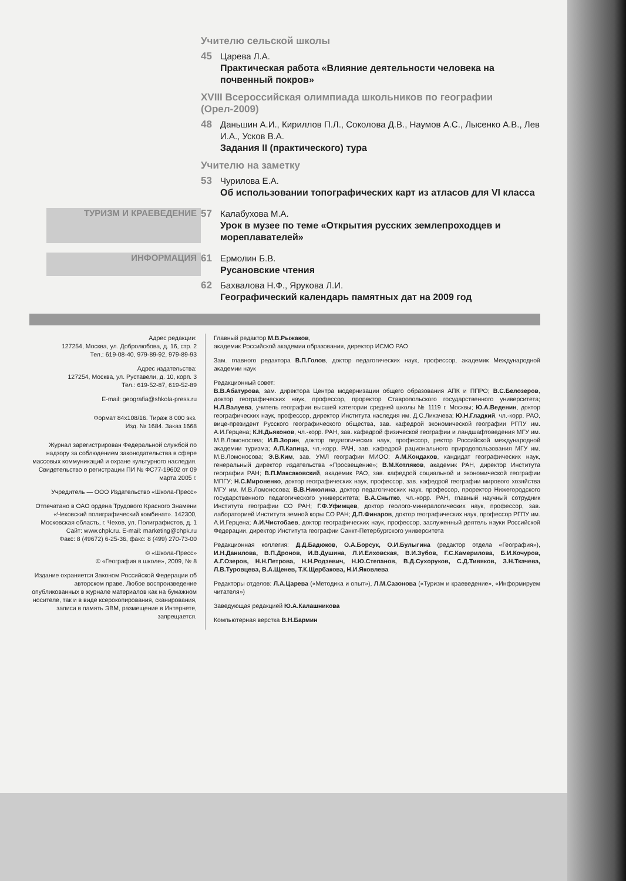Учителю сельской школы
45
Царева Л.А.
Практическая работа «Влияние деятельности человека на почвенный покров»
XVIII Всероссийская олимпиада школьников по географии (Орел-2009)
48
Даньшин А.И., Кириллов П.Л., Соколова Д.В., Наумов А.С., Лысенко А.В., Лев И.А., Усков В.А.
Задания II (практического) тура
Учителю на заметку
53
Чурилова Е.А.
Об использовании топографических карт из атласов для VI класса
ТУРИЗМ И КРАЕВЕДЕНИЕ 57
Калабухова М.А.
Урок в музее по теме «Открытия русских землепроходцев и мореплавателей»
ИНФОРМАЦИЯ 61
Ермолин Б.В.
Русановские чтения
62
Бахвалова Н.Ф., Ярукова Л.И.
Географический календарь памятных дат на 2009 год
Адрес редакции:
127254, Москва, ул. Добролюбова, д. 16, стр. 2
Тел.: 619-08-40, 979-89-92, 979-89-93
Адрес издательства:
127254, Москва, ул. Руставели, д. 10, корп. 3
Тел.: 619-52-87, 619-52-89
E-mail: geografia@shkola-press.ru
Формат 84x108/16. Тираж 8 000 экз.
Изд. № 1684. Заказ 1668
Журнал зарегистрирован Федеральной службой по надзору за соблюдением законодательства в сфере массовых коммуникаций и охране культурного наследия. Свидетельство о регистрации ПИ № ФС77-19602 от 09 марта 2005 г.
Учредитель — ООО Издательство «Школа-Пресс»
Отпечатано в ОАО ордена Трудового Красного Знамени «Чеховский полиграфический комбинат». 142300, Московская область, г. Чехов, ул. Полиграфистов, д. 1
Сайт: www.chpk.ru. E-mail: marketing@chpk.ru
Факс: 8 (49672) 6-25-36, факс: 8 (499) 270-73-00
© «Школа-Пресс»
© «География в школе», 2009, № 8
Издание охраняется Законом Российской Федерации об авторском праве. Любое воспроизведение опубликованных в журнале материалов как на бумажном носителе, так и в виде ксерокопирования, сканирования, записи в память ЭВМ, размещение в Интернете, запрещается.
Главный редактор М.В.Рыжаков,
академик Российской академии образования, директор ИСМО РАО
Зам. главного редактора В.П.Голов, доктор педагогических наук, профессор, академик Международной академии наук
Редакционный совет:
В.В.Абатурова, зам. директора Центра модернизации общего образования АПК и ППРО; В.С.Белозеров, доктор географических наук, профессор, проректор Ставропольского государственного университета; Н.Л.Валуева, учитель географии высшей категории средней школы № 1119 г. Москвы; Ю.А.Веденин, доктор географических наук, профессор, директор Института наследия им. Д.С.Лихачева; Ю.Н.Гладкий, чл.-корр. РАО, вице-президент Русского географического общества, зав. кафедрой экономической географии РГПУ им. А.И.Герцена; К.Н.Дьяконов, чл.-корр. РАН, зав. кафедрой физической географии и ландшафтоведения МГУ им. М.В.Ломоносова; И.В.Зорин, доктор педагогических наук, профессор, ректор Российской международной академии туризма; А.П.Капица, чл.-корр. РАН, зав. кафедрой рационального природопользования МГУ им. М.В.Ломоносова; Э.В.Ким, зав. УМЛ географии МИОО; А.М.Кондаков, кандидат географических наук, генеральный директор издательства «Просвещение»; В.М.Котляков, академик РАН, директор Института географии РАН; В.П.Максаковский, академик РАО, зав. кафедрой социальной и экономической географии МПГУ; Н.С.Мироненко, доктор географических наук, профессор, зав. кафедрой географии мирового хозяйства МГУ им. М.В.Ломоносова; В.В.Николина, доктор педагогических наук, профессор, проректор Нижегородского государственного педагогического университета; В.А.Снытко, чл.-корр. РАН, главный научный сотрудник Института географии СО РАН; Г.Ф.Уфимцев, доктор геолого-минералогических наук, профессор, зав. лабораторией Института земной коры СО РАН; Д.П.Финаров, доктор географических наук, профессор РГПУ им. А.И.Герцена; А.И.Чистобаев, доктор географических наук, профессор, заслуженный деятель науки Российской Федерации, директор Института географии Санкт-Петербургского университета
Редакционная коллегия: Д.Д.Бадюков, О.А.Борсук, О.И.Булыгина (редактор отдела «География»), И.Н.Данилова, В.П.Дронов, И.В.Душина, Л.И.Елховская, В.И.Зубов, Г.С.Камерилова, Б.И.Кочуров, А.Г.Озеров, Н.Н.Петрова, Н.Н.Родзевич, Н.Ю.Степанов, В.Д.Сухоруков, С.Д.Тивяков, З.Н.Ткачева, Л.В.Туровцева, В.А.Щенев, Т.К.Щербакова, Н.И.Яковлева
Редакторы отделов: Л.А.Царева («Методика и опыт»), Л.М.Сазонова («Туризм и краеведение», «Информируем читателя»)
Заведующая редакцией Ю.А.Калашникова
Компьютерная верстка В.Н.Бармин